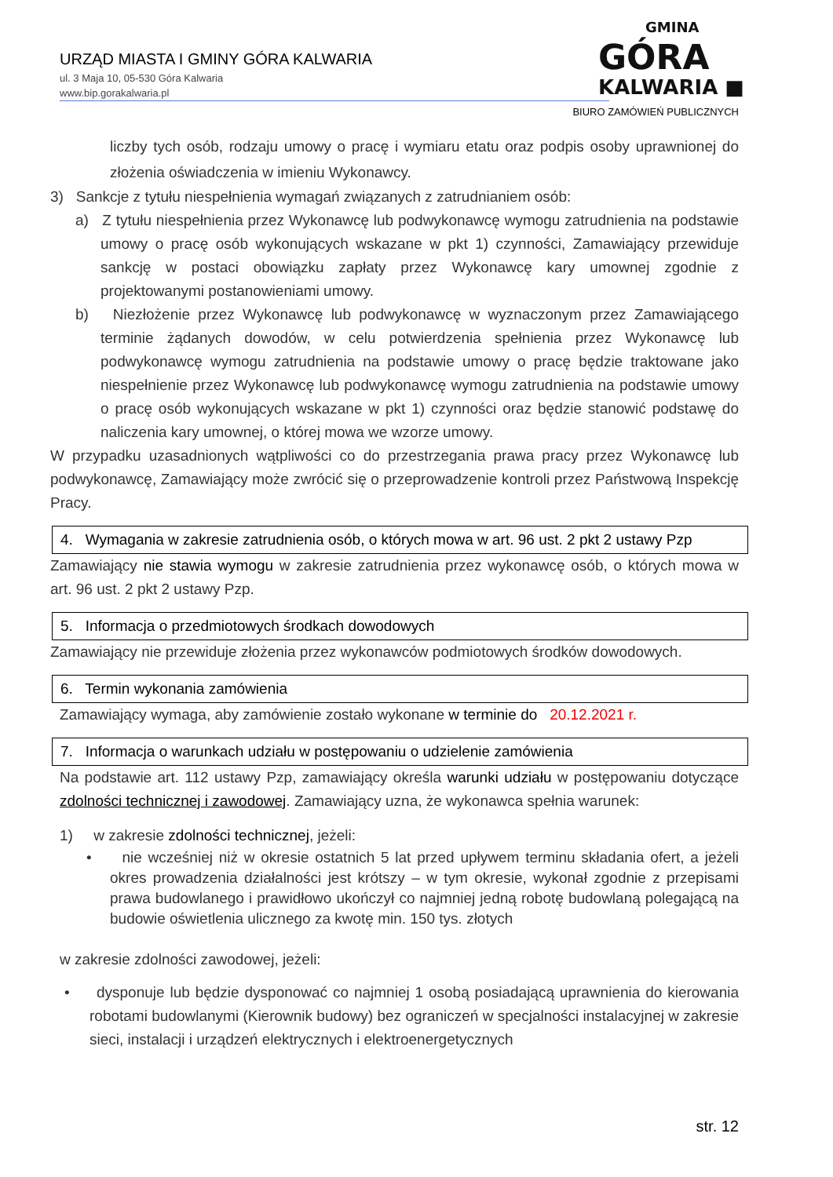URZĄD MIASTA I GMINY GÓRA KALWARIA
ul. 3 Maja 10, 05-530 Góra Kalwaria
www.bip.gorakalwaria.pl
GMINA
GÓRA
KALWARIA ■
BIURO ZAMÓWIEŃ PUBLICZNYCH
liczby tych osób, rodzaju umowy o pracę i wymiaru etatu oraz podpis osoby uprawnionej do złożenia oświadczenia w imieniu Wykonawcy.
3) Sankcje z tytułu niespełnienia wymagań związanych z zatrudnianiem osób:
a) Z tytułu niespełnienia przez Wykonawcę lub podwykonawcę wymogu zatrudnienia na podstawie umowy o pracę osób wykonujących wskazane w pkt 1) czynności, Zamawiający przewiduje sankcję w postaci obowiązku zapłaty przez Wykonawcę kary umownej zgodnie z projektowanymi postanowieniami umowy.
b) Niezłożenie przez Wykonawcę lub podwykonawcę w wyznaczonym przez Zamawiającego terminie żądanych dowodów, w celu potwierdzenia spełnienia przez Wykonawcę lub podwykonawcę wymogu zatrudnienia na podstawie umowy o pracę będzie traktowane jako niespełnienie przez Wykonawcę lub podwykonawcę wymogu zatrudnienia na podstawie umowy o pracę osób wykonujących wskazane w pkt 1) czynności oraz będzie stanowić podstawę do naliczenia kary umownej, o której mowa we wzorze umowy.
W przypadku uzasadnionych wątpliwości co do przestrzegania prawa pracy przez Wykonawcę lub podwykonawcę, Zamawiający może zwrócić się o przeprowadzenie kontroli przez Państwową Inspekcję Pracy.
4. Wymagania w zakresie zatrudnienia osób, o których mowa w art. 96 ust. 2 pkt 2 ustawy Pzp
Zamawiający nie stawia wymogu w zakresie zatrudnienia przez wykonawcę osób, o których mowa w art. 96 ust. 2 pkt 2 ustawy Pzp.
5. Informacja o przedmiotowych środkach dowodowych
Zamawiający nie przewiduje złożenia przez wykonawców podmiotowych środków dowodowych.
6. Termin wykonania zamówienia
Zamawiający wymaga, aby zamówienie zostało wykonane w terminie do 20.12.2021 r.
7. Informacja o warunkach udziału w postępowaniu o udzielenie zamówienia
Na podstawie art. 112 ustawy Pzp, zamawiający określa warunki udziału w postępowaniu dotyczące zdolności technicznej i zawodowej. Zamawiający uzna, że wykonawca spełnia warunek:
1) w zakresie zdolności technicznej, jeżeli:
• nie wcześniej niż w okresie ostatnich 5 lat przed upływem terminu składania ofert, a jeżeli okres prowadzenia działalności jest krótszy – w tym okresie, wykonał zgodnie z przepisami prawa budowlanego i prawidłowo ukończył co najmniej jedną robotę budowlaną polegającą na budowie oświetlenia ulicznego za kwotę min. 150 tys. złotych
w zakresie zdolności zawodowej, jeżeli:
• dysponuje lub będzie dysponować co najmniej 1 osobą posiadającą uprawnienia do kierowania robotami budowlanymi (Kierownik budowy) bez ograniczeń w specjalności instalacyjnej w zakresie sieci, instalacji i urządzeń elektrycznych i elektroenergetycznych
str. 12